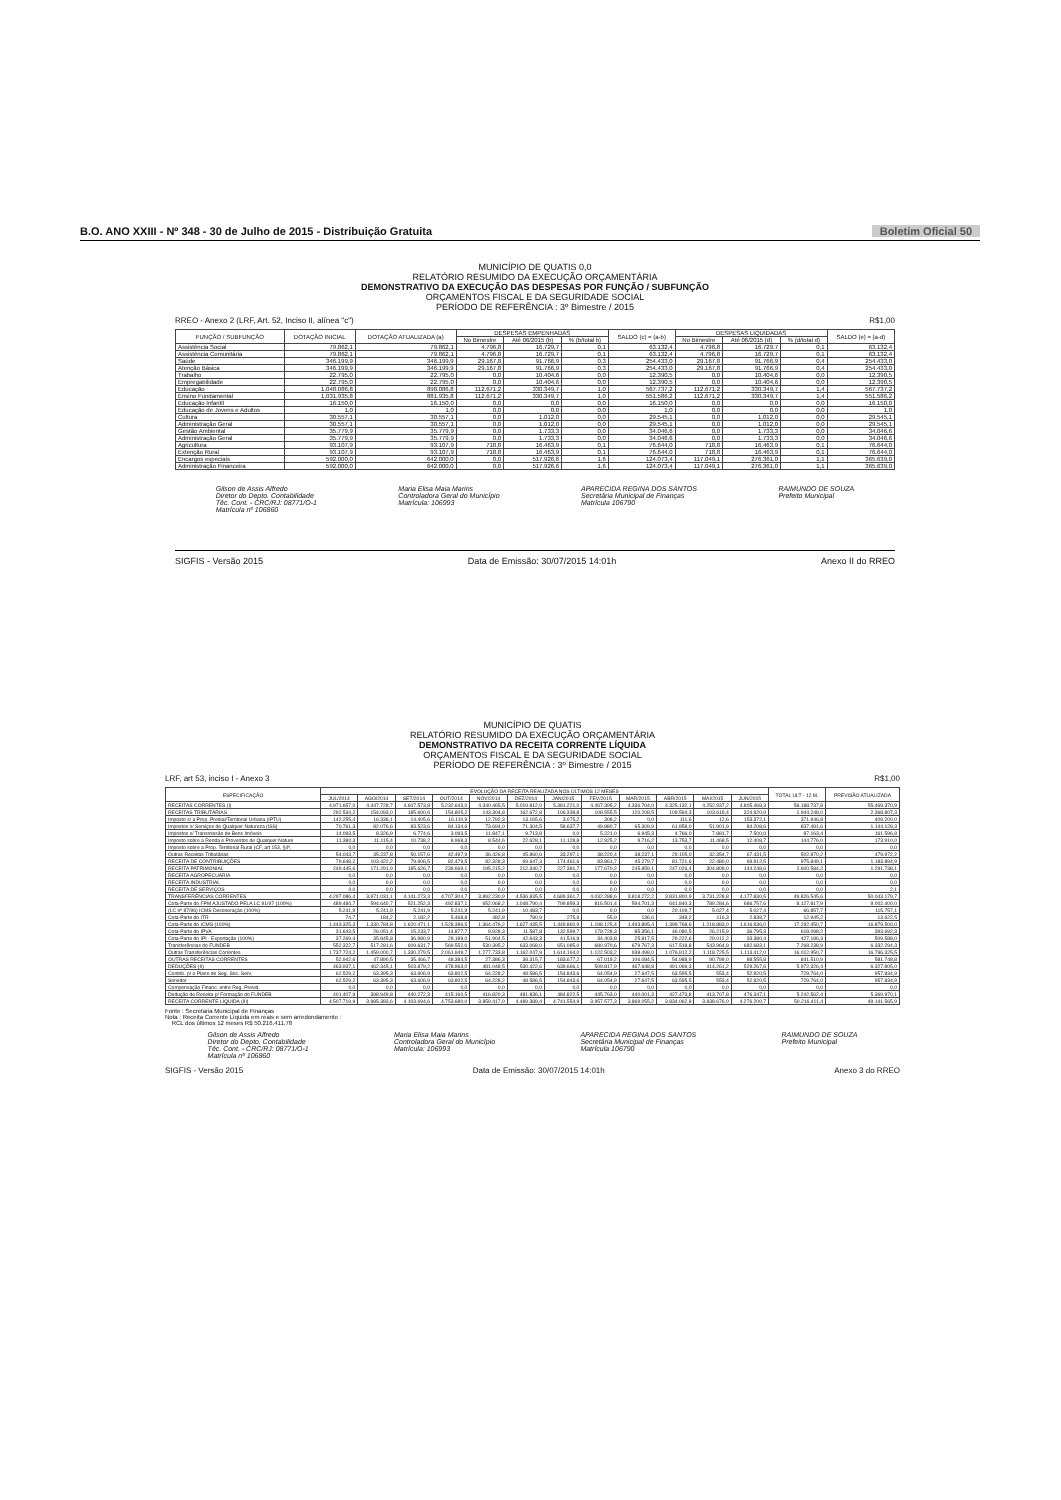B.O. ANO XXIII - Nº 348 - 30 de Julho de 2015 - Distribuição Gratuita Boletim Oficial 50
MUNICÍPIO DE QUATIS 0,0
RELATÓRIO RESUMIDO DA EXECUÇÃO ORÇAMENTÁRIA
DEMONSTRATIVO DA EXECUÇÃO DAS DESPESAS POR FUNÇÃO / SUBFUNÇÃO
ORÇAMENTOS FISCAL E DA SEGURIDADE SOCIAL
PERÍODO DE REFERÊNCIA : 3º Bimestre / 2015
RREO - Anexo 2 (LRF, Art. 52, Inciso II, alínea "c") R$1,00
| FUNÇÃO / SUBFUNÇÃO | DOTAÇÃO INICIAL | DOTAÇÃO ATUALIZADA (a) | DESPESAS EMPENHADAS | | | SALDO (c) = (a-b) | DESPESAS LIQUIDADAS | | | SALDO (e) = (a-d) |
| --- | --- | --- | --- | --- | --- | --- | --- | --- | --- | --- |
| | | | No Bimestre | Até 06/2015 (b) | % (b/total b) | | No Bimestre | Até 06/2015 (d) | % (d/total d) | |
| Assistência Social | 79.862,1 | 79.862,1 | 4.796,8 | 16.729,7 | 0,1 | 63.132,4 | 4.796,8 | 16.729,7 | 0,1 | 63.132,4 |
| Assistência Comunitária | 79.862,1 | 79.862,1 | 4.796,8 | 16.729,7 | 0,1 | 63.132,4 | 4.796,8 | 16.729,7 | 0,1 | 63.132,4 |
| Saúde | 346.199,9 | 346.199,9 | 29.167,8 | 91.766,9 | 0,3 | 254.433,0 | 29.167,8 | 91.766,9 | 0,4 | 254.433,0 |
| Atenção Básica | 346.199,9 | 346.199,9 | 29.167,8 | 91.766,9 | 0,3 | 254.433,0 | 29.167,8 | 91.766,9 | 0,4 | 254.433,0 |
| Trabalho | 22.795,0 | 22.795,0 | 0,0 | 10.404,6 | 0,0 | 12.390,5 | 0,0 | 10.404,6 | 0,0 | 12.390,5 |
| Empregabilidade | 22.795,0 | 22.795,0 | 0,0 | 10.404,6 | 0,0 | 12.390,5 | 0,0 | 10.404,6 | 0,0 | 12.390,5 |
| Educação | 1.048.086,8 | 898.086,8 | 112.671,2 | 330.349,7 | 1,0 | 567.737,2 | 112.671,2 | 330.349,7 | 1,4 | 567.737,2 |
| Ensino Fundamental | 1.031.935,8 | 881.935,8 | 112.671,2 | 330.349,7 | 1,0 | 551.586,2 | 112.671,2 | 330.349,7 | 1,4 | 551.586,2 |
| Educação Infantil | 16.150,0 | 16.150,0 | 0,0 | 0,0 | 0,0 | 16.150,0 | 0,0 | 0,0 | 0,0 | 16.150,0 |
| Educação de Jovens e Adultos | 1,0 | 1,0 | 0,0 | 0,0 | 0,0 | 1,0 | 0,0 | 0,0 | 0,0 | 1,0 |
| Cultura | 30.557,1 | 30.557,1 | 0,0 | 1.012,0 | 0,0 | 29.545,1 | 0,0 | 1.012,0 | 0,0 | 29.545,1 |
| Administração Geral | 30.557,1 | 30.557,1 | 0,0 | 1.012,0 | 0,0 | 29.545,1 | 0,0 | 1.012,0 | 0,0 | 29.545,1 |
| Gestão Ambiental | 35.779,9 | 35.779,9 | 0,0 | 1.733,3 | 0,0 | 34.046,6 | 0,0 | 1.733,3 | 0,0 | 34.046,6 |
| Administração Geral | 35.779,9 | 35.779,9 | 0,0 | 1.733,3 | 0,0 | 34.046,6 | 0,0 | 1.733,3 | 0,0 | 34.046,6 |
| Agricultura | 93.107,9 | 93.107,9 | 718,8 | 16.463,9 | 0,1 | 76.644,0 | 718,8 | 16.463,9 | 0,1 | 76.644,0 |
| Extenção Rural | 93.107,9 | 93.107,9 | 718,8 | 16.463,9 | 0,1 | 76.644,0 | 718,8 | 16.463,9 | 0,1 | 76.644,0 |
| Encargos especiais | 592.000,0 | 642.000,0 | 0,0 | 517.926,6 | 1,6 | 124.073,4 | 117.049,1 | 276.361,0 | 1,1 | 365.639,0 |
| Administração Financeira | 592.000,0 | 642.000,0 | 0,0 | 517.926,6 | 1,6 | 124.073,4 | 117.049,1 | 276.361,0 | 1,1 | 365.639,0 |
Gilson de Assis Alfredo
Diretor do Depto. Contabilidade
Téc. Cont. - CRC/RJ: 08771/O-1
Matrícula nº 106860 Maria Elisa Maia Marins
Controladora Geral do Município
Matrícula: 106993 APARECIDA REGINA DOS SANTOS
Secretária Municipal de Finanças
Matrícula 106790 RAIMUNDO DE SOUZA
Prefeito Municipal
SIGFIS - Versão 2015 Data de Emissão: 30/07/2015 14:01h Anexo II do RREO
MUNICÍPIO DE QUATIS
RELATÓRIO RESUMIDO DA EXECUÇÃO ORÇAMENTÁRIA
DEMONSTRATIVO DA RECEITA CORRENTE LÍQUIDA
ORÇAMENTOS FISCAL E DA SEGURIDADE SOCIAL
PERÍODO DE REFERÊNCIA : 3º Bimestre / 2015
LRF, art 53, inciso I - Anexo 3 R$1,00
| ESPECIFICAÇÃO | EVOLUÇÃO DA RECEITA REALIZADA NOS ÚLTIMOS 12 MESES | | | | | | | | | | | | TOTAL ULT - 12 M. | PREVISÃO ATUALIZADA |
| --- | --- | --- | --- | --- | --- | --- | --- | --- | --- | --- | --- | --- | --- | --- |
| | JUL/2014 | AGO/2014 | SET/2014 | OUT/2014 | NOV/2014 | DEZ/2014 | JAN/2015 | FEV/2015 | MAR/2015 | ABR/2015 | MAI/2015 | JUN/2015 | | |
| RECEITAS CORRENTES (I) | 4.971.657,0 | 4.447.728,7 | 4.607.573,8 | 5.232.643,0 | 4.340.465,5 | 5.019.812,0 | 5.381.221,0 | 4.467.395,2 | 4.336.704,0 | 4.325.132,1 | 4.252.937,2 | 4.805.468,3 | 58.188.737,8 | 55.469.370,9 |
| RECEITAS TRIBUTÁRIAS | 292.534,2 | 154.093,0 | 185.600,6 | 154.805,2 | 143.304,8 | 162.672,8 | 106.338,8 | 108.555,5 | 120.208,5 | 109.594,3 | 103.619,4 | 324.920,9 | 1.944.248,0 | 2.368.807,3 |
| Imposto s/ a Prop. Predial/Territorial Urbana (IPTU) | 142.255,4 | 16.336,1 | 14.405,6 | 16.110,9 | 12.792,3 | 13.165,6 | 3.075,2 | 308,2 | 0,0 | 111,6 | 12,6 | 153.372,1 | 371.946,8 | 409.200,0 |
| Impostos s/ Serviços de Qualquer Natureza (ISS) | 70.761,3 | 82.076,6 | 83.523,6 | 84.134,6 | 73.694,0 | 71.304,5 | 58.637,7 | 49.880,7 | 65.309,9 | 61.858,0 | 51.901,9 | 84.208,6 | 837.491,6 | 1.144.128,3 |
| Impostos s/ Transmissão de Bens Imóveis | 14.093,5 | 8.326,9 | 6.774,6 | 3.093,5 | 11.847,1 | 9.713,8 | 0,0 | 5.221,0 | 6.945,3 | 4.766,0 | 7.881,7 | 7.500,0 | 87.163,4 | 161.596,8 |
| Imposto sobre a Renda e Proventos de Qualquer Nature | 11.380,3 | 11.115,4 | 10.738,2 | 8.968,3 | 8.544,6 | 22.628,1 | 11.128,8 | 12.925,2 | 9.716,2 | 13.753,7 | 11.468,5 | 12.408,7 | 144.776,0 | 173.910,0 |
| Imposto sobre a Prop. Territorial Rural (CF, art 153, §4º, | 0,0 | 0,0 | 0,0 | 0,0 | 0,0 | 0,0 | 0,0 | 0,0 | 0,0 | 0,0 | 0,0 | 0,0 | 0,0 | 0,0 |
| Outras Receitas Tributárias | 54.043,7 | 35.237,8 | 50.157,6 | 42.497,9 | 36.426,8 | 45.860,6 | 33.297,1 | 38.220,4 | 38.237,1 | 29.105,0 | 32.354,7 | 67.431,5 | 502.870,2 | 479.972,2 |
| RECEITA DE CONTRIBUIÇÕES | 79.648,2 | 103.422,2 | 79.606,5 | 82.479,5 | 82.328,3 | 69.647,3 | 174.461,6 | 83.861,7 | 45.279,7 | 81.721,6 | 22.480,0 | 69.912,5 | 975.849,1 | 1.183.894,9 |
| RECEITA PATRIMONIAL | 249.445,6 | 171.291,9 | 185.626,7 | 239.669,1 | 195.215,2 | 212.340,7 | 227.381,7 | 177.670,2 | 245.859,1 | 247.026,4 | 304.809,0 | 144.248,6 | 2.600.584,2 | 1.291.738,1 |
| RECEITA AGROPECUÁRIA | 0,0 | 0,0 | 0,0 | 0,0 | 0,0 | 0,0 | 0,0 | 0,0 | 0,0 | 0,0 | 0,0 | 0,0 | 0,0 | 0,0 |
| RECEITA INDUSTRIAL | 0,0 | 0,0 | 0,0 | 0,0 | 0,0 | 0,0 | 0,0 | 0,0 | 0,0 | 0,0 | 0,0 | 0,0 | 0,0 | 0,0 |
| RECEITA DE SERVIÇOS | 0,0 | 0,0 | 0,0 | 0,0 | 0,0 | 0,0 | 0,0 | 0,0 | 0,0 | 0,0 | 0,0 | 0,0 | 0,0 | 2,1 |
| TRANSFERÊNCIAS CORRENTES | 4.297.086,4 | 3.971.031,1 | 4.141.273,3 | 4.707.304,7 | 3.892.230,9 | 4.536.835,5 | 4.689.361,7 | 4.032.288,6 | 3.818.272,2 | 3.831.800,9 | 3.731.228,8 | 4.177.830,5 | 49.826.545,6 | 50.043.179,7 |
| Cota-Parte do FPM AJUSTADO PELA LC 91/97 (100%) | 489.484,7 | 594.640,7 | 521.252,3 | 492.837,1 | 652.068,2 | 1.048.790,4 | 799.859,3 | 816.501,4 | 594.701,3 | 641.840,3 | 789.284,6 | 686.757,6 | 8.127.817,9 | 9.002.400,0 |
| (LC nº 87/96) ICMS Desoneração (100%) | 5.241,9 | 5.241,9 | 5.241,9 | 5.241,9 | 5.241,9 | 10.483,7 | 0,0 | 0,0 | 0,0 | 20.109,7 | 5.027,4 | 5.027,4 | 66.857,7 | 115.757,1 |
| Cota-Parte do ITR | 74,7 | 184,2 | 2.182,2 | 5.468,8 | 482,8 | 780,9 | 275,9 | 55,9 | 136,6 | 348,2 | 116,3 | 2.838,7 | 12.945,2 | 13.622,5 |
| Cota-Parte do ICMS (100%) | 1.443.325,3 | 1.330.784,8 | 1.620.471,1 | 1.528.386,5 | 1.364.476,2 | 1.627.435,5 | 1.449.860,9 | 1.198.125,4 | 1.493.895,4 | 1.399.768,6 | 1.218.883,0 | 1.616.936,0 | 17.292.450,7 | 16.879.500,0 |
| Cota-Parte do IPVA | 31.643,5 | 26.051,4 | 15.233,7 | 14.877,7 | 9.928,3 | 11.587,8 | 132.599,7 | 179.728,3 | 85.356,1 | 46.080,5 | 26.215,9 | 36.795,3 | 618.098,2 | 393.692,3 |
| Cota-Parte do IPI - Exportação (100%) | 37.269,4 | 35.845,8 | 36.980,9 | 29.189,0 | 51.904,5 | 42.643,3 | 41.516,9 | 34.403,8 | 25.817,5 | 29.222,6 | 29.012,2 | 33.380,4 | 427.186,3 | 509.588,0 |
| Transferências do FUNDEB | 552.322,7 | 517.281,6 | 609.631,7 | 569.552,0 | 530.395,2 | 633.068,0 | 651.085,0 | 680.970,6 | 679.767,3 | 617.518,8 | 543.964,9 | 682.683,1 | 7.268.238,9 | 6.332.294,3 |
| Outras Transferências Correntes | 1.737.724,2 | 1.459.000,7 | 1.330.279,5 | 2.061.949,7 | 1.277.733,8 | 1.162.047,9 | 1.614.164,0 | 1.122.503,2 | 938.498,0 | 1.076.912,2 | 1.118.725,5 | 1.113.412,0 | 16.012.950,7 | 16.796.325,5 |
| OUTRAS RECEITAS CORRENTES | 52.942,6 | 47.890,5 | 35.466,7 | 48.384,5 | 27.386,3 | 38.315,7 | 183.677,2 | 67.019,2 | 106.084,5 | 54.988,9 | 90.799,0 | 88.555,8 | 841.510,9 | 581.748,8 |
| DEDUÇÕES (II) | 463.937,1 | 462.345,1 | 503.879,2 | 478.963,0 | 481.048,5 | 530.422,6 | 639.666,1 | 509.817,9 | 467.648,8 | 491.069,3 | 414.261,2 | 529.267,6 | 5.972.326,4 | 6.327.805,0 |
| Contrib. p/ o Plano de Seg. Soc. Serv. | 62.529,2 | 63.395,3 | 63.606,9 | 63.802,5 | 64.228,2 | 48.586,5 | 154.843,6 | 64.054,9 | 27.647,5 | 63.595,5 | 553,4 | 52.920,5 | 729.764,0 | 957.834,9 |
| Servidor | 62.529,2 | 63.395,3 | 63.606,9 | 63.802,5 | 64.228,2 | 48.586,5 | 154.843,6 | 64.054,9 | 27.647,5 | 63.595,5 | 553,4 | 52.920,5 | 729.764,0 | 957.834,9 |
| Compensação Financ. entre Reg. Previd. | 0,0 | 0,0 | 0,0 | 0,0 | 0,0 | 0,0 | 0,0 | 0,0 | 0,0 | 0,0 | 0,0 | 0,0 | 0,0 | 0,0 |
| Dedução de Receita p/ Formação do FUNDEB | 401.407,9 | 398.949,8 | 440.272,3 | 415.160,5 | 416.820,3 | 481.836,1 | 484.822,5 | 445.763,0 | 440.001,3 | 427.473,8 | 413.707,8 | 476.347,1 | 5.242.562,4 | 5.369.970,1 |
| RECEITA CORRENTE LÍQUIDA (III) | 4.507.719,9 | 3.985.383,6 | 4.103.694,6 | 4.753.680,0 | 3.859.417,0 | 4.489.389,4 | 4.741.554,9 | 3.957.577,3 | 3.869.055,2 | 3.834.062,8 | 3.838.676,0 | 4.276.200,7 | 50.216.411,4 | 49.141.565,9 |
Fonte : Secretaria Municipal de Finanças
Nota : Receita Corrente Líquida em reais e sem arredondamento :
RCL dos últimos 12 meses R$ 50.216.411,78
Gilson de Assis Alfredo
Diretor do Depto. Contabilidade
Téc. Cont. - CRC/RJ: 08771/O-1
Matrícula nº 106860 Maria Elisa Maia Marins
Controladora Geral do Município
Matrícula: 106993 APARECIDA REGINA DOS SANTOS
Secretária Municipal de Finanças
Matrícula 106790 RAIMUNDO DE SOUZA
Prefeito Municipal
SIGFIS - Versão 2015 Data de Emissão: 30/07/2015 14:01h Anexo 3 do RREO